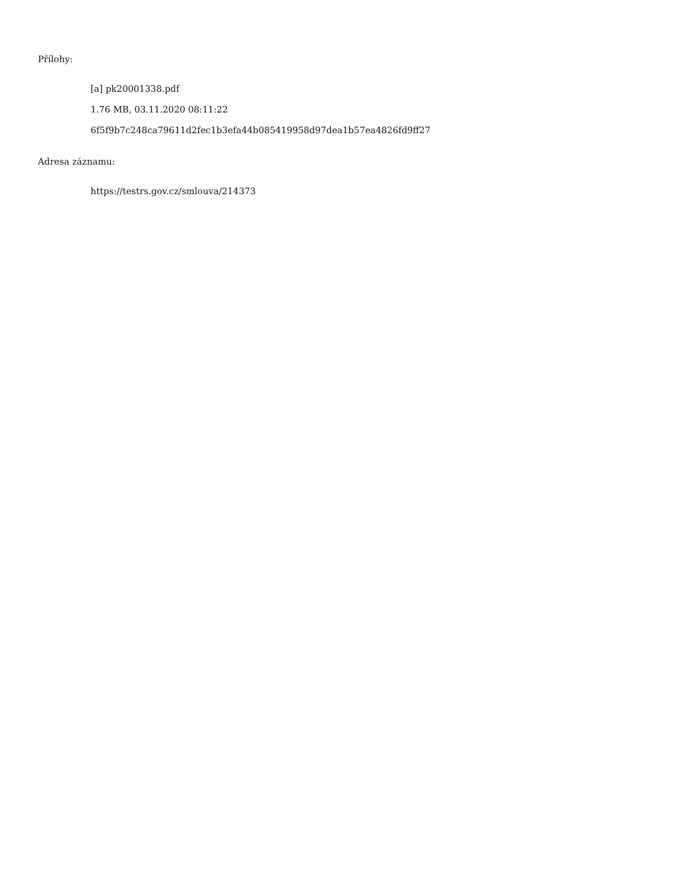Přílohy:
[a] pk20001338.pdf
1.76 MB, 03.11.2020 08:11:22
6f5f9b7c248ca79611d2fec1b3efa44b085419958d97dea1b57ea4826fd9ff27
Adresa záznamu:
https://testrs.gov.cz/smlouva/214373